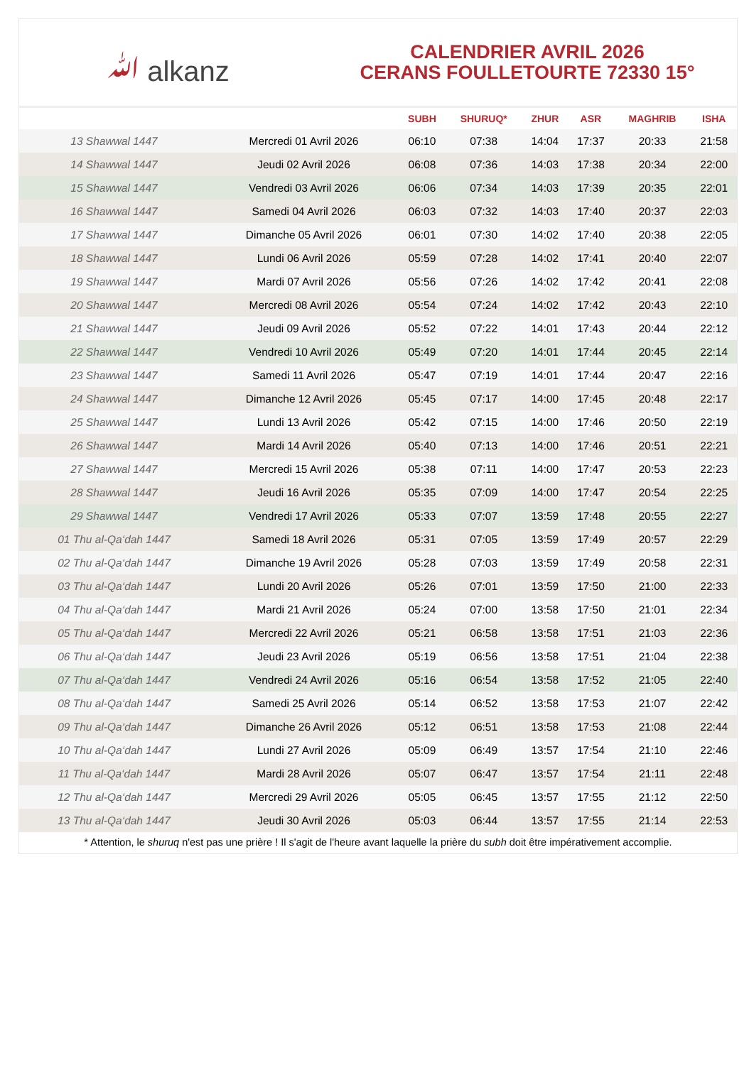ﷲ alkanz
CALENDRIER AVRIL 2026
CERANS FOULLETOURTE 72330 15°
| | | SUBH | SHURUQ* | ZHUR | ASR | MAGHRIB | ISHA |
| --- | --- | --- | --- | --- | --- | --- | --- |
| 13 Shawwal 1447 | Mercredi 01 Avril 2026 | 06:10 | 07:38 | 14:04 | 17:37 | 20:33 | 21:58 |
| 14 Shawwal 1447 | Jeudi 02 Avril 2026 | 06:08 | 07:36 | 14:03 | 17:38 | 20:34 | 22:00 |
| 15 Shawwal 1447 | Vendredi 03 Avril 2026 | 06:06 | 07:34 | 14:03 | 17:39 | 20:35 | 22:01 |
| 16 Shawwal 1447 | Samedi 04 Avril 2026 | 06:03 | 07:32 | 14:03 | 17:40 | 20:37 | 22:03 |
| 17 Shawwal 1447 | Dimanche 05 Avril 2026 | 06:01 | 07:30 | 14:02 | 17:40 | 20:38 | 22:05 |
| 18 Shawwal 1447 | Lundi 06 Avril 2026 | 05:59 | 07:28 | 14:02 | 17:41 | 20:40 | 22:07 |
| 19 Shawwal 1447 | Mardi 07 Avril 2026 | 05:56 | 07:26 | 14:02 | 17:42 | 20:41 | 22:08 |
| 20 Shawwal 1447 | Mercredi 08 Avril 2026 | 05:54 | 07:24 | 14:02 | 17:42 | 20:43 | 22:10 |
| 21 Shawwal 1447 | Jeudi 09 Avril 2026 | 05:52 | 07:22 | 14:01 | 17:43 | 20:44 | 22:12 |
| 22 Shawwal 1447 | Vendredi 10 Avril 2026 | 05:49 | 07:20 | 14:01 | 17:44 | 20:45 | 22:14 |
| 23 Shawwal 1447 | Samedi 11 Avril 2026 | 05:47 | 07:19 | 14:01 | 17:44 | 20:47 | 22:16 |
| 24 Shawwal 1447 | Dimanche 12 Avril 2026 | 05:45 | 07:17 | 14:00 | 17:45 | 20:48 | 22:17 |
| 25 Shawwal 1447 | Lundi 13 Avril 2026 | 05:42 | 07:15 | 14:00 | 17:46 | 20:50 | 22:19 |
| 26 Shawwal 1447 | Mardi 14 Avril 2026 | 05:40 | 07:13 | 14:00 | 17:46 | 20:51 | 22:21 |
| 27 Shawwal 1447 | Mercredi 15 Avril 2026 | 05:38 | 07:11 | 14:00 | 17:47 | 20:53 | 22:23 |
| 28 Shawwal 1447 | Jeudi 16 Avril 2026 | 05:35 | 07:09 | 14:00 | 17:47 | 20:54 | 22:25 |
| 29 Shawwal 1447 | Vendredi 17 Avril 2026 | 05:33 | 07:07 | 13:59 | 17:48 | 20:55 | 22:27 |
| 01 Thu al-Qa‘dah 1447 | Samedi 18 Avril 2026 | 05:31 | 07:05 | 13:59 | 17:49 | 20:57 | 22:29 |
| 02 Thu al-Qa‘dah 1447 | Dimanche 19 Avril 2026 | 05:28 | 07:03 | 13:59 | 17:49 | 20:58 | 22:31 |
| 03 Thu al-Qa‘dah 1447 | Lundi 20 Avril 2026 | 05:26 | 07:01 | 13:59 | 17:50 | 21:00 | 22:33 |
| 04 Thu al-Qa‘dah 1447 | Mardi 21 Avril 2026 | 05:24 | 07:00 | 13:58 | 17:50 | 21:01 | 22:34 |
| 05 Thu al-Qa‘dah 1447 | Mercredi 22 Avril 2026 | 05:21 | 06:58 | 13:58 | 17:51 | 21:03 | 22:36 |
| 06 Thu al-Qa‘dah 1447 | Jeudi 23 Avril 2026 | 05:19 | 06:56 | 13:58 | 17:51 | 21:04 | 22:38 |
| 07 Thu al-Qa‘dah 1447 | Vendredi 24 Avril 2026 | 05:16 | 06:54 | 13:58 | 17:52 | 21:05 | 22:40 |
| 08 Thu al-Qa‘dah 1447 | Samedi 25 Avril 2026 | 05:14 | 06:52 | 13:58 | 17:53 | 21:07 | 22:42 |
| 09 Thu al-Qa‘dah 1447 | Dimanche 26 Avril 2026 | 05:12 | 06:51 | 13:58 | 17:53 | 21:08 | 22:44 |
| 10 Thu al-Qa‘dah 1447 | Lundi 27 Avril 2026 | 05:09 | 06:49 | 13:57 | 17:54 | 21:10 | 22:46 |
| 11 Thu al-Qa‘dah 1447 | Mardi 28 Avril 2026 | 05:07 | 06:47 | 13:57 | 17:54 | 21:11 | 22:48 |
| 12 Thu al-Qa‘dah 1447 | Mercredi 29 Avril 2026 | 05:05 | 06:45 | 13:57 | 17:55 | 21:12 | 22:50 |
| 13 Thu al-Qa‘dah 1447 | Jeudi 30 Avril 2026 | 05:03 | 06:44 | 13:57 | 17:55 | 21:14 | 22:53 |
* Attention, le shuruq n'est pas une prière ! Il s'agit de l'heure avant laquelle la prière du subh doit être impérativement accomplie.